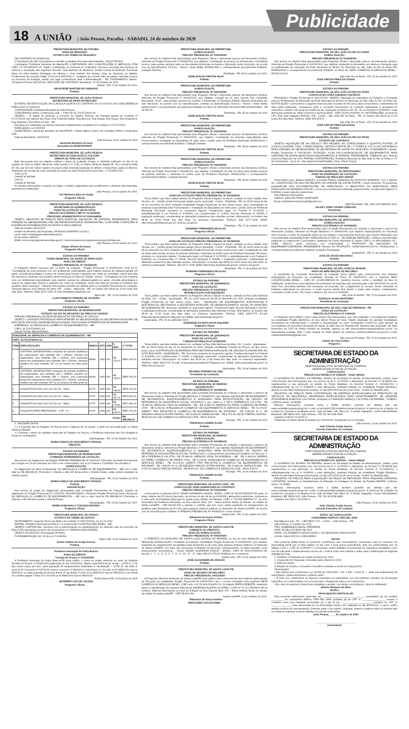Publicidade
18 A UNIÃO | João Pessoa, Paraíba - SÁBADO, 24 de outubro de 2020
PREFEITURA MUNICIPAL DE ITATUBA
AVISO DE RESCISÃO
EXTRATO DE TERMO DE RESCISÃO
DE CONTRATO Nº 00143/2019.
O Presidente da CPL torna pública a rescisão contratual: Processo Administrativo: 190911TP00011.
Contratante: Prefeitura Municipal de Itatuba-PB; CONTRATADO: EKS CONSTRUÇÕES E SERVIÇOS LTDA CNPJ: 02.750.635/0001-31. Objeto: Contratação de empresa de construção civil para, execução dos serviços de reforma e ampliação das seguintes Escolas: José Barboza de Medeiros, Josefa Correia de Andrade, Bemvindo Alves da Silva Antônio Rodrigues de Oliveira e José Antônio dos Santos, junto ao Município de Itatuba-Fundamento da rescisão: Artigo 79 da Lei 8.666/1993, II - amigável, por acordo entre as partes, reduzida a termo no processo da licitação, desde que haja conveniência para a Administração - PB. FUNDAMENTO LEGAL: Tomada de Preços 00011/2019. RESCISÃO DE CONTRATO: Assinatura: 20 de Outubro de 2020.
Itatuba - PB, 20 de Outubro de 2020.
ARON RENÉ MARTINS DE ANDRADE.
Prefeito
PREFEITURA MUNICIPAL DE JOÃO PESSOA
SECRETARIA DE INFRA-ESTRUTURA
EXTRATO DE RETIFICAÇÃO DA CLÁUSULA QUINTA DO CONTRATO Nº 07.027/2020 DA CONCORRÊNCIA PÚBLICA Nº 07.009/2019
CONTRATANTE: Prefeitura Municipal de João Pessoa.
CONTRATADA: ARKO Construções Ltda. – CNPJ Nº 10.715.077/0001-00
OBJETO: – É objeto do presente a correção do Quadro Resumo da Cláusula Quinta do Contrato nº 07.027/2020 dos valores das Ruas: Rua Travessa Arábia, Rua Escócia, Rua Angola, Rus Iraque, Rua Dinamarca, Rua Holanda e Rua África do Sul) – PB.
Permanecem inalterados as demais Cláusulas estabelecidas constantes do Contrato nº 07.027/2020.
BASE LEGAL: Lei 8.666/93
SIGNATÁRIOS: Sachenka Bandeira da Hora/PMJP e Maria Jailene Franco De Carvalho/ ARKO Construções Ltda.
Data da Assinatura: 19/10/2020
João Pessoa, 19 de outubro de 2020
Sachenka Bandeira da Hora
Secretária da SEINFRA/PMJP
PREFEITURA MUNICIPAL DE JOÃO PESSOA
SECRETARIA DA EDUCAÇÃO E CULTURA
ERRATA DE AVISO DE LICITAÇÃO
Este documento tem por objetivo retificar o Aviso de Licitação (Chave n° 841664) publicado no dia 23 de outubro de 2020 no Diário Oficial da União (seção 3, fl. 214), no Diário Oficial do Estado (fl. 19) e Jornal A União (fl. 18), que tem por objeto registro de preços para eventual aquisição de tablets e respectivas capas de silicone, destinados às escolas da rede municipal de ensino de João Pessoa (Processo Adm. n° 2020/032741).
Onde se lê:
CHAVE Nº 841644
Leia-se:
CHAVE Nº 841664
As demais informações, incluindo as datas e horários estipulados para acolhimento e abertura das propostas, permanecem inalteradas.
João Pessoa, 23 de outubro de 2020.
Yuri Medeiros Maia de Araújo
Pregoeiro Oficial
PREFEITURA MUNICIPAL DE JOÃO PESSOA
SECRETARIA DA ADMINISTRAÇÃO
AVISO DE LICITAÇÃO (NOVA DATA)
PREGÃO ELETRÔNICO SRP Nº 04.062/2020
PROCESSO ADMINISTRATIVO Nº 2020/066259.
OBJETO: REGISTRO DE PREÇOS PARA EVENTUAL AQUISIÇÃO DE MATERIAL PERMANENTE, PARA ATENDER AS NECESSIDADES DAS SECRETARIAS/ÓRGÃOS DEMANDANTES, CONFORME CONDIÇÕES E EXIGÊNCIAS ESTABELECIDAS NO EDITAL E SEUS ANEXOS.
Data da sessão: 09/11/2020
Horário da Abertura das Propostas: 09hs00min (HORÁRIO LOCAL).
Local: www.comprasgovernamentais.gov.br
Nº da UASG: 982051
Edital: www.comprasgovernamentais.gov.br / www.transparencia.joaopessoa.pb.gov.br/licitacoes
João Pessoa, 23 de outubro de 2020.
Dalpes Silveira de Souza
Pregoeiro Oficial
ESTADO DA PARAÍBA
FUNDO MUNICIPAL DE SAÚDE DE MARCAÇÃO
AVISO DE ERRATA
PREGÃO PRESENCIAL Nº 00032/2020
O Pregoeiro Oficial comunica que no Aviso de Licitação - Pregão Presencial nº 00032/2020, onde se lê: "Contratação de uma empresa com um profissional especializado para realizar exames de ultrassonografia em geral, consulta ginecológica e exame de colposcopia, ficando o aparelho por conta do contratado, sendo dois dias por semana a combinar, aos usuários deste município de Baía da Traição"; leia-se: "Contratação de uma empresa com um profissional especializado para realizar exames de ultrassonografia em geral, consulta ginecológica e exame de colposcopia, ficando o aparelho por conta do contratado, sendo dois dias por semana a combinar, aos usuários deste município.". Maiores informações poderão ser obtidas junto a Comissão Permanente de Licitação, Travessa Marcus José Barreto da Silva, S/N - Centro - Marcação - PB, no horário das 08:00 as 12:00 horas dos dias úteis. Telefone: (083) 3625–1000. E-mail: lfluanfabricio@gmail.com.
Marcação - PB, 23 de Outubro de 2020
LUAN FABRICIO PEREIRA DE OLIVEIRA
Pregoeiro Oficial
ESTADO DA PARAÍBA
PREFEITURA MUNICIPAL DE MAMANGUAPE
EXTRATO DA ATA DE REGISTRO DE PREÇO Nº 020/2020
PREGÃO PRESENCIAL SISTEMA DE REGISTRO DE PREÇO Nº 019/2020
OBJETO: CONJUNTO PROFESSOR PARA ATENDER AS NECESSIDADES DA SECRETARIA MUNICIPAL DE EDUCAÇÃO EM SUAS UNIDADES EDUCACIONAIS VINCULADAS À PREFEITURA DE MAMANGUAPE.
EMPRESAS: 3G SERVIÇOS E COMÉRCIO DE EQUIPAMENTOS – ME
CNPJ: 33.705.574/0001-14
VALOR TOTAL REGISTRADO:
| VENCEDOR: 3G SERVIÇOS E COMÉRCIO DE EQUIPAMENTOS – ME | | | | | | |
| --- | --- | --- | --- | --- | --- | --- |
| CNPJ: 33.705.574/0001-14 | | | | | | |
| ITEM | ESPECIFICAÇÃO | MARCA | QTD | UND | V. UNIT. | V. TOTAL |
| 1 | CARTEIRA UNIVERSITÁRIA composta de assento anatômico em polipropileno azul medindo 390 x 395mm, encosto em polipropileno azul medindo 395 x 200mm, com prancheta lateral em polipropileno azul medindo 280 x 500mm, estrutura metálica em tubo redondo 7/8" na cor branca em tinta epóxi pó. | NASA | UND | 400 | R$ 129,00 | R$51.600,00 |
| 2 | CARTEIRA UNIVERSITÁRIA composta de assento anatômico em polipropileno azul medindo 390 x 395mm, encosto em polipropileno azul medindo 395 x 200mm, com prancheta frontal em polipropileno azul medindo 510 x 300mm, estrutura metálica em tubo redondo 7/8" na cor branca em tinta epóxi pó | NASA | UND | 400 | R$ 135,00 | R$54.000,00 |
| 3 | CONJUNTO ALUNO CJA–06 CJA–06 – Mesa | KUTZ | UND | 400 | R$ 198,00 | R$79.200,00 |
| 4 | CONJUNTO ALUNO CJA–04 CJA–04 – Mesa | KUTZ | UND | 400 | R$ 187,00 | R$74.800,00 |
| 5 | CONJUNTO ALUNO CJA–03 CJA–03 – Mesa | KUTZ | UND | 400 | R$ 179,90 | R$71.960,00 |
| 6 | CONJUNTO PARA PROFESSOR – CJP – 01 | KUTZ | UND | 180 | R$ 319,00 | R$57.420,00 |
| TOTAL: | | | | | | R$ 388.980,00 |
1. VALIDADE DA ATA
1.1 A presente Ata de Registro de Preços terá a vigência de 12 meses, a partir da sua publicação no Diário Oficial do Estado.
1.2 Durante o prazo de validade desta Ata de Registro de Preços, a Prefeitura Municipal não fica obrigada a firmar as contratações.
Mamanguape - PB, 23 de Outubro de 2020.
MARIA EUNICE DO NASCIMENTO PESSOA
PREFEITA
ESTADO DA PARAÍBA
PREFEITURA MUNICIPAL DE MAMANGUAPE
COMISSÃO PERMANENTE DE LICITAÇÃO
Nos termos do Julgamento da licitação PREGÃO PRESENCIAL Nº 019/2020, feito pela Comissão Permanente de Licitação em 25 de Setembro de 2020 e em conformidade com a Lei Federal n.º 8.666/93, fica decidido a:
HOMOLOGAÇÃO
Do julgamento em favor da Empresa: 3G SERVIÇOS E COMÉRCIO DE EQUIPAMENTOS – ME com o valor total de R$ 388.980,00 (Trezentos e Oitenta e Oito Mil Novecentos e Oitenta Reais). pelas razões expostas no referido Laudo.
Mamanguape - PB, 23 de Outubro de 2020
MARIA EUNICE DO NASCIMENTO PESSOA
Prefeita
ADJUDICAÇÃO
Nos termos do Laudo de Julgamento apresentado pela Comissão Permanente de Licitação, quando do julgamento do Pregão Presencial N.º 019/2020, ADJUDICAMOS o Presente Pregão Presencial para a Empresa: 3G SERVIÇOS E COMÉRCIO DE EQUIPAMENTOS – ME com o valor total de R$ 388.980,00 (Trezentos e Oitenta e Oito Mil Novecentos e Oitenta Reais).
Mamanguape - PB, 23 de Outubro de 2020.
MARÍLIA MAGDALA TOSCANO MÁXIMO
Pregoeira Oficial
PREFEITURA MUNICIPAL DE PIANCÓ
EXTRATO DE TERMO DE ADITIVO
INSTRUMENTO: Segundo Termo de Aditivo ao Contrato nº 000170/2019, em 31.10.2019.
PARTES: Prefeitura Municipal de Piancó e a empresa B2 CONSTRUÇÕES EIRELI - ME.
OBJETO CONTRATUAL: Serviços com a pavimentação em paralelepípedo em diversas ruas do município de Piancó-PB, atendendo ao termo de compromisso nº 798096/2013/MCIDADES.
OBJETO DO ADITIVO: Prorrogação de Prazo.
FUNDAMENTAÇÃO: Art. 65 da Lei nº 8.666/93.
Piancó-PB, 23 de Outubro de 2020
Daniel Galdino de Araújo Pereira
Prefeito
Prefeitura municipal de Pedra Branca
AVISO DE ERRATA
Tomada de Preços nº 00002/2020
A Prefeitura Municipal de Pedra Branca-PB torna público o aviso de errata referente ao aviso de licitação Tomada de Preços nº 00002/2020 publicação do dia 22/01/2020, Objeto: para Reforma de escola – LOTE 01, e do tipo menor preço por item, para aquisição de equipamentos destinados a climatização – LOTE 02. Na linha 3: onde se lê "Convenio nº 437/2019, leia-se Convenio nº 540/2019 e nas linhas 4 e 16 onde se lê 4540/2019 leia-se 540/2019, na carta proposta de preços anexo III nas linhas 5 onde se lê 4540/2019 leia-se 540/2019 e na minuta do contrato pagina 1 linha 15 e 25 onde se lê 4540/2019 leia-se 540/2019".
Pedra Branca-PB, 19 de junho de 2020
SEVERINO LUIZ DE CALDAS
Pregoeiro Oficial
PREFEITURA MUNICIPAL DE PIRPIRITUBA
HOMOLOGAÇÃO
PREGÃO PRESENCIAL Nº 00030/2020
Nos termos do relatório final apresentado pelo Pregoeiro Oficial e observado parecer da Assessoria Jurídica, referente ao Pregão Presencial nº 00030/2020, que objetiva: Contratação de serviços de Assessoria e Consultoria técnica, para prestar serviços junto as Secretarias Municipais de Saúde e Educação deste município, de acordo com as especificações Técnica – Anexo I deste Edital; HOMOLOGO o correspondente procedimento licitatório: Licitação Deserta.
Pirpirituba - PB, 08 de Outubro de 2020.
DENILSON DE FREITAS SILVA
Prefeito
PREFEITURA MUNICIPAL DE PIRPIRITUBA
HOMOLOGAÇÃO
PREGÃO PRESENCIAL Nº 00031/2020
Nos termos do relatório final apresentado pelo Pregoeiro Oficial e observado parecer da Assessoria Jurídica, referente ao Pregão Presencial nº 00031/2020, que objetiva: Locação de 01 (um) Veículo Tipo Caminhão Basculante "truck", para prestar serviços de recolher e transportar os Resíduos Sólidos urbanos produzidos por este Município, de acordo com as especificações contidas na Especificação Técnica – Anexo I deste Edital; HOMOLOGO o correspondente procedimento licitatório em favor de: ANTONIO DA SILVA DIAS 49941003491 - R$ 16.500,00.
Pirpirituba - PB, 05 de Outubro de 2020
DENILSON DE FREITAS SILVA
Prefeito
PREFEITURA MUNICIPAL DE PIRPIRITUBA
HOMOLOGAÇÃO
PREGÃO PRESENCIAL Nº 00032/2020
Nos termos do relatório final apresentado pelo Pregoeiro Oficial e observado parecer da Assessoria Jurídica, referente ao Pregão Presencial nº 00032/2020, que objetiva: Contratação de empresa especializada para Fornecimento e Instalação de Esquadrias de vidro para o prédio sede da Prefeitura Municipal; HOMOLOGO o correspondente procedimento licitatório: Licitação Deserta.
Pirpirituba - PB, 08 de Outubro de 2020
DENILSON DE FREITAS SILVA
Prefeito
PREFEITURA MUNICIPAL DE PIRPIRITUBA
HOMOLOGAÇÃO
PREGÃO PRESENCIAL Nº 00033/2020
Nos termos do relatório final apresentado pelo Pregoeiro Oficial e observado parecer da Assessoria Jurídica, referente ao Pregão Presencial nº 00033/2020, que objetiva: Contratação de mão de obras para prestar serviços de pinturas (internas e externas) do prédio sede da Prefeitura Municipal; HOMOLOGO o correspondente procedimento licitatório: Licitação Deserta.
Pirpirituba - PB, 08 de Outubro de 2020
DENILSON DE FREITAS SILVA
Prefeito
PREFEITURA MUNICIPAL DE PIRPIRITUBA
AVISO DE LICITAÇÃO PREGÃO PRESENCIAL Nº 00034/2020
Torna público que fará realizar através do Pregoeiro Oficial e Equipe de Apoio, sediada na Rua Capitão José Vicente, s/n – (prédio aonde funcionava antiga creche municipal) - Centro - Pirpirituba - PB, às 09:00 horas do dia 06 de novembro de 2020, licitação modalidade Pregão Presencial, do tipo menor preço, para: Contratação de empresa especializada para Fornecimento e Instalação de Esquadrias de vidro para o prédio sede da Prefeitura Municipal. Recursos: previstos no orçamento vigente. Fundamento legal: Lei Federal nº 10.520/02 e subsidiariamente a Lei Federal nº 8.666/93; Lei Complementar nº 123/06; Decreto Municipal nº 006/09; e legislação pertinente, consideradas as alterações posteriores das referidas normas. Informações: no horário das 08:00 as 13:00 horas dos dias úteis, no endereço supracitado. Telefone: (83) 3277–1108. Edital: http://www.pirpirituba.pb.gov.br/; www.tce.pb.gov.br.
Pirpirituba - PB, 22 de outubro de 2020
ROMÁRIO FERNANDES NICOLAU
Pregoeiro Oficial
PREFEITURA MUNICIPAL DE PIRPIRITUBA
AVISO DE LICITAÇÃO PREGÃO PRESENCIAL Nº 00035/2020
Torna público que fará realizar através do Pregoeiro Oficial e Equipe de Apoio, sediada na Rua Capitão José Vicente, s/n – (prédio aonde funcionava antiga creche municipal) - Centro - Pirpirituba - PB, às 14:00 horas do dia 06 de novembro de 2020, licitação modalidade Pregão Presencial, do tipo menor preço, para: Contratação de mão de obras para prestar serviços de pinturas (internas e externas) do prédio sede da Prefeitura Municipal. Recursos: previstos no orçamento vigente. Fundamento legal: Lei Federal nº 10.520/02 e subsidiariamente a Lei Federal nº 8.666/93; Lei Complementar nº 123/06; Decreto Municipal nº 006/09; e legislação pertinente, consideradas as alterações posteriores das referidas normas. Informações: no horário das 08:00 as 13:00 horas dos dias úteis, no endereço supracitado. Telefone: (83) 3277–1108. Edital: http://www.pirpirituba.pb.gov.br/; www.tce.pb.gov.br.
Pirpirituba - PB, 22 de outubro de 2020
ROMÁRIO FERNANDES NICOLAU
Pregoeiro Oficial
ESTADO DA PARAIBA
PREFEITURA MUNICIPAL DE QUEIMADAS
AVISO DE LICITAÇÃO
PREGÃO PRESENCIAL Nº 00030/2020
REPUBLICAÇÃO POR DESERÇÃO
Torna público que fará realizar através da Pregoeira Oficial e Equipe de Apoio, sediada na Rua João Barbosa da Silva, 120 - Centro - Queimadas - PB, às 10:00 horas do dia 04 de Novembro de 2020, licitação modalidade Pregão Presencial, do tipo menor preço, para: : AQUISIÇÃO DE EQUIPAMENTOS AUDIOVISUAIS E ELETRÔNICOS DESTINADOS A SECRETARIA MUNICIPAL DE DESENVOLVIMENTO SOCIAL DO MUNICÍPIO DE QUEIMADAS PB. Recursos: previstos no orçamento vigente. Fundamento legal: Decreto Municipal nº 001/10; e legislação pertinente, consideradas as alterações posteriores das referidas normas. Informações: no horário das 08:00 as 12:00 horas dos dias úteis, no endereço supracitado. Telefone: (083) 33922276. E-mail: licitacaopmqueimadas2017@gmail.com. Edital: www.queimadas.pb.gov.br.
Queimadas - PB, 23 de outubrode 2020
JOSENEIDE DA MATA SILVA SIQUEIRA
Pregoeira Oficial
ESTADO DA PARAIBA
PREFEITURA MUNICIPAL DE QUEIMADAS
AVISO DE LICITAÇÃO
TOMADA DE PREÇOS Nº 00032/2020
Torna público que fará realizar através da , sediada na Rua João Barbosa da Silva, 120 - Centro - Queimadas - PB, às 09:00 horas do dia 10 de Novembro de 2020, licitação modalidade Tomada de Preços, do tipo menor preço, para: CONTRATAÇÃO DE EMPRESA PARA REFORMA E AMPLIAÇÃO DE UMA ESCOLA MUNICIPAL NO SITIO BOA VISTA – QUEIMADAS – PB. Recursos: previstos no orçamento vigente. Fundamento legal: Lei Federal nº 8.666/93; Lei Complementar nº 123/06; e legislação pertinente, consideradas as alterações posteriores das referidas normas. Informações: no horário das 08:00 as 12:00 horas dos dias úteis, no endereço supracitado. Telefone: (083) 33922276. E-mail: licitacaopmqueimadas2017@gmail.com. Edital: www.queimadas.pb.gov.br ou /https://tce.pb.gov.br/.
Queimadas - PB, 23 de Outubro de 2020
RICARDO PEREIRA DE LIMA
Presidente da Comissão
ESTADO DA PARAIBA
PREFEITURA MUNICIPAL DE REMÍGIO
ADJUDICAÇÃO
PREGÃO ELETRÔNICO Nº 00008/2020
Nos termos do relatório final apresentado pela Comissão Permanente de Licitação e observado o parecer da Assessoria Jurídica, referente ao Pregão Eletrônico nº 00008/2020, que objetiva: AQUISIÇÃO DE EQUIPAMENTO DE INFORMÁTICA, ELETRODOMÉSTICO E MOBILIÁRIO PARA ESTRUTURAÇÃO DE CENTRO DE REFERENCIA DA ASSISTÊNCIA SOCIAL; ADJUDICO o seu objeto a: C DE A FERREIRA E CIA LTDA - R$ 25.968,00; GERALDO VIDAL DA NOBREGA – ME - R$ 21.890,00; IMPERIO DO PAPEL COMERCIO DE PAPEIS LTDA - R$ 6.299,94; INTELIGENCIA COMERCIO DE EQUIPAMENTOS E SERVICOS EIRELI - R$ 19.225,00; LIBERTY PRO INDUSTRIA E COMERCIO DE EQUIPAMENTOS DE INFORMAT - R$ 1.546,50; M. K. DE AZEVEDO ARAUJO DUTRA DANTAS - R$ 23.360,00; MARILICE KEIL - R$ 4.752,00; NILDO FREITAS DANTAS - R$ 85.810,00; ZIB COMERCIO E SERVICOS LTDA - R$ 81.528,00.
Remígio - PB, 22 de Outubro de 2020
FRANCISCO ANDRÉ ALVES
Prefeito
ESTADO DA PARAIBA
PREFEITURA MUNICIPAL DE REMÍGIO
HOMOLOGAÇÃO
PREGÃO ELETRÔNICO Nº 00008/2020
Nos termos do relatório final apresentado pela Comissão Permanente de Licitação e observado o parecer da Assessoria Jurídica, referente ao Pregão Eletrônico nº 00008/2020, que objetiva: AQUISIÇÃO DE EQUIPAMENTO DE INFORMÁTICA, ELETRODOMÉSTICO E MOBILIÁRIO PARA ESTRUTURAÇÃO DE CENTRO DE REFERENCIA DA ASSISTÊNCIA SOCIAL; HOMOLOGO o correspondente procedimento licitatório em favor de: C DE A FERREIRA E CIA LTDA - R$ 25.968,00; GERALDO VIDAL DA NOBREGA – ME - R$ 21.890,00; IMPERIO DO PAPEL COMERCIO DE PAPEIS LTDA - R$ 6.299,94; INTELIGENCIA COMERCIO DE EQUIPAMENTOS E SERVICOS EIRELI - R$ 19.225,00; LIBERTY PRO INDUSTRIA E COMERCIO DE EQUIPAMENTOS DE INFORMAT - R$ 1.546,50; M. K. DE AZEVEDO ARAUJO DUTRA DANTAS - R$ 23.360,00; MARILICE KEIL - R$ 4.752,00; NILDO FREITAS DANTAS - R$ 85.810,00; ZIB COMERCIO E SERVICOS LTDA - R$ 81.528,00.
Remígio - PB, 23 de Outubro de 2020
FRANCISCO ANDRÉ ALVES
Prefeito
PREFEITURA MUNICIPAL DE SANTA LUZIA - PB
CONVOCAÇÃO PARA ASSINATURA DO CONTRATO
PREGÃO PRESENCIAL Nº 00030/2020
Convocamos a empresa JULIO CESAR GASPARINI JUNIOR - EIRELI, CNPJ Nº 08.973.569/0001-45, para, no prazo máximo de 05 (cinco) dias úteis, nos termos do art. 64 da Lei 8.666/93 e alterações posteriores, comparecer a esta sede da Prefeitura Municipal de Santa Luzia, Estado da Paraíba, CNPJ n º 09.090.689/0001-67, na sede temporária da Prefeitura Municipal, na Rua Caboclo Abel, s/nº - Bairro Antônio Bento de Morais, na cidade de Santa Luzia/PB - CEP 58.600-000 e assinar o contrato que tem como objeto aquisição de equipamentos de ginástica para Academia ao Ar Livre para espaços urbanos públicos no Município de Santa Luzia/PB, de acordo com as especificações contidas no PREGÃO PRESENCIAL Nº 00030/2020 e seus anexos.
Santa Luzia - PB, 22 de outubro de 2020.
Nilsamara de Souza Avelino
Pregoeira Oficial
PREFEITURA MUNICIPAL DE SANTA LUZIA-PB
GABINETE DO PREFEITO
AVISO DE HOMOLOGAÇÃO
PREGÃO PRESENCIAL Nº 00030/2020
O PREFEITO DO MUNICÍPIO DE SANTA LUZIA, ESTADO DA PARAÍBA, no uso de suas atribuições legais, RESOLVE: HOMOLOGAR o resultado da licitação, modalidade Pregão Presencial nº 00030/2020, que objetiva: Aquisição de equipamentos de ginástica para Academia ao Ar Livre para espaços urbanos públicos no Município de Santa Luzia/PB; com base nos elementos constantes do processo correspondente, os quais apontam como proponente(s) vencedor(es): - JULIO CESAR GASPARINI JUNIOR - EIRELI, CNPJ Nº 08.973.569/0001-45. Item(s): 1 - 2 - 3 - 4 - 5 - 6 - 7 - 8 - 9 - 10 - 11 - 12. Valor: R$ 147.075,00. Publique-se e cumpra-se.
Santa Luzia - PB, 22 de outubro de 2020.
JOSÉ ALEXANDRE DE ARAÚJO
Prefeito
PREFEITURA MUNICIPAL DE SANTA LUZIA-PB
AVISO DE DECISÃO DE RECURSO
PREGÃO PRESENCIAL 00031/2020
A Pregoeira Oficial do Município de Santa Luzia/PB torna público para conhecimento dos licitantes participantes do Processo na modalidade Pregão Presencial Nº 00031/2020, que o recurso impetrado pela empresa META COMÉRCIO E SERVIÇOS EIRELI, CNPJ sob o Nº 29.903.019/0001-20, foi julgado IMPROCEDENTE, mantendo assim a classificação da empresa DELVALLE MATERIAIS ELETRICOS EIRELI, CNPJ Nº 37.227.550/0001-58 no certame. Maiores Informações no setor de licitação na Rua Caboclo Abel, s/nº – Bairro Antônio Bento de Morais, na cidade de Santa Luzia/PB - CEP 58.600-000.
Santa Luzia/PB, 23 de Outubro de 2020.
Nilsamara de Souza Avelino
PREGOEIRA OFICIAL/PMSL
ESTADO DA PARAÍBA
PREFEITURA MUNICIPAL DE SÃO JOÃO DO RIO DO PEIXE
HOMOLOGAÇÃO
PREGÃO PRESENCIAL Nº 00022/2020
Nos termos do relatório final apresentado pela Pregoeira Oficial e observado parecer da Assessoria Jurídica, referente ao Pregão Presencial nº 00022/2020, que objetiva: Aquisição de laboratório de robótica e formação para os profissionais de educação da Rede Municipal de Ensino do Município de São João do Rio do Peixe–PB; HOMOLOGO o correspondente procedimento licitatório em favor de: META COMERCIO E SERVICOS EIRELI - R$ 530.920,00.
São João Rio do Peixe - PB, 23 de Outubro de 2020
JOSÉ AIRTON PIRES DE SOUSA
Prefeito
ESTADO DA PARAÍBA
PREFEITURA MUNICIPAL DE SÃO JOÃO DO RIO DO PEIXE
CONVOCAÇÃO PARA ASSINAR CONTRATO
PROCESSO: Pregão Presencial nº 00022/2020. OBJETO: Aquisição de Laboratório de Robótica e Formação para os Profissionais de Educação da Rede Municipal de Ensino do Município de São João do Rio do Peixe–pb. NOTIFICAÇÃO: Convocamos a seguinte empresa para no prazo de 05 (cinco) dias consecutivos, considerados da data desta publicação, comparecer junto a Comissão Permanente de Licitação objetivando a assinatura do respectivo contrato, sob pena de incidência da cominação prevista no Art. 81, da Lei Federal nº 8.666/93 e suas alterações posteriores: Meta Comercio e Serviços Eireli - CNPJ 29.903.019/0001-20. INFORMAÇÕES: na sede da CPL, Rua José Nogueira Pinheiro, S/N - Centro - São João Rio do Peixe - PB, no horário das 08:00 as 12:00 horas dos dias úteis. Telefone: (083) 996787922.
São João Rio do Peixe - PB, 23 de Outubro de 2020
JOSÉ AIRTON PIRES DE SOUSA
Prefeito
ESTADO DA PARAÍBA
PREFEITURA MUNICIPAL DE SÃO JOÃO DO RIO DO PEIXE
EXTRATO DE CONTRATO
OBJETO: AQUISIÇÃO DE UM VEÍCULO TIPO PASSEIO, AR CONDICIONADO 4 (QUATRO) PORTAS, 05 (CINCO) LUGARES, FLEX, CAMBIO MANUAL, MOTOR A PARTIR DE 1.0 TURBO E 116 CV NA COR BRANCA PARA ATENDER AS NECESSIDADES DA SECRETARIA DE SAÚDE DO MUNICÍPIO. FUNDAMENTO LEGAL: Pregão Presencial nº 00023/2020. DOTAÇÃO: 10.301.1002.10005AQUISIÇÃO DE EQUIPAMENTOS PARA UNIDADES DE SAÚDE 449052000000 EQUIPAMENTOS E MATERIAL PERMANENTE. VIGÊNCIA: até o final do exercício financeiro de 2020. PARTES CONTRATANTES: Prefeitura Municipal de São João do Rio do Peixe e: CT Nº 00169/2020 - 14.10.20 - RIO VALE AUTOMOTORES LTDA - R$ 62.793,00.
ESTADO DA PARAÍBA
PREFEITURA MUNICIPAL DE SERTÃOZINHO
AVISO DE SUSPENSÃO DE LICITAÇÃO
TOMADA DE PREÇOSNº 03/2020
Torna público que, através do(a)CPL, a Sessão Pública realizadano dia 23/10/2020 as08H00m. com o objetivo de: CONSTRUÇÃO DE SALA DE REUNIÃO NA UNIDADE DE SAÚDE PORTE I, neste município, foi suspensa, paraANALISE DAS DOCUMENTAÇÕES DE HABILITAÇÃO, O RESULTADO DA HABILITAÇÃO SERÁ PUBLICADO NA IMPRENSA OFICIAL e Uma nova reuniãoserá publicada posteriormente. Fundamento legal:LF nº 8.666/93 e suas redações posteriores.
Para Maiores informações:.
Telefone: (083) 991765042 WHATSAPP.
Email: prefeiturasertaozinhopb@gmail.com
SERTÃOZINHO- PB, 23de OUTUBROde 2020.
VALDEY JÚNIO XAVIER CARDOSO
Presidente
ESTADO DA PARAÍBA
PREFEITURA MUNICIPAL DE SERTÃOZINHO
HOMOLOGAÇÃO
PREGÃO ELETRÔNICO Nº 00009/2020
Nos termos do relatório final apresentado pela Comissão Permanente de Licitação e observado o parecer da Assessoria Jurídica, referente ao Pregão Eletrônico nº 00009/2020, que objetiva: Aquisição(ões) de Veículo(s) Novo [veículo a motor de propulsão antes de seu registro e licenciamento fornecido pelo próprio Fabricante e/ou Concessionária autorizada] do tipo: AMBULÂNCIA do TIPO A – DE SIMPLES REMOÇÃO, conforme discriminação pertinente no Instrumento Convocatório, destinado ao Fundo Municipal de Saúde CNPJ n 11.958.034/0001–00 – CNES: 6461212 deste município, em conformidade a PROPOSTA DE AQUISIÇÃO DE EQUIPAMENTO/MATERIAL PERMANENTE Número DA PROPOSTA: 11958.034000/1200–01; HOMOLOGO o correspondente procedimento licitatório: Licitação Fracassada.
Sertãozinho - PB, 22 de Outubro de 2020
JOSE DE SOUSA MACHADO
Prefeito
ESTADO DA PARAÍBA
PREFEITURA MUNICIPAL DE SÃO JOSÉ DO BONFIM
AVISO DE IMPETRAÇÃO DE RECURSO
O presidente da Comissão Permanente de Licitação, torna público para conhecimento dos licitantes participantes do Processo na modalidade Tomada de Preço Nº 00005/2020, que a empresa JMSV CONSTRUÇÕES EIRELI – CNPJ Nº. 30.999.688/0001-26, impetrou recurso contra o resultado da fase de habilitação, desta forma como abertura dos envelopes de proposta está marcada para o dia 23/10/2020 às 14:30, assim fica cancelada abertura dos envelopes de proposta, até o julgamento do recurso. Ficam intimados os licitantes participante do processo, e neste mesmo interim fica aberto o prazo para interpor contrarrazões, consoante consta no Art. 109, inciso I, alínea a, §3, da Lei nº 8.666/93.
São José do Bonfim - PB, 22 de Outubro de 2020.
JOSEILDO ALVES MONTEIRO
Presidente da Comissão
PREFEITURA MUNICIPAL DE SÃO JOSÉ DE PIRANHAS - PB
AVISO DE LICITAÇÃO
PREGÃO ELETRÔNICO Nº 019/2020
O Pregoeiro torna público, para conhecimento dos interessados, que será realizado o procedimento licitatório na modalidade Pregão Eletrônico, do tipo Menor Preço por item. Objeto: Aquisição de aventais hospitalares necessários ao enfrentamento e controle à disseminação do novo Coronavírus COVID-19, para atender as necessidades da Secretaria Municipal de Saúde de São José de Piranhas-PB. Abertura das propostas: dia 03de Novembro de 2020 às 09h00 (horário de Brasília), através do site www.portaldecompraspublicas.com.br. Os interessados poderão obter o texto integral do edital através do endereço eletrônicowww.tce.pb.gov.bre e-mail: cplsaojosepiranhas@gmail.com.
São José de Piranhas - PB, 23 de Outubro de 2020.
Helder de Lima Freitas
Pregoeiro
SECRETARIA DE ESTADO DA ADMINISTRAÇÃO
DIRETORIA EXECUTIVA DA CENTRAL DE COMPRAS
GERÊNCIA EXECUTIVA DE LICITAÇÃO
CONVOCAÇÃO
PREGÃO ELETRÔNICO Nº 153/2020 - UASG 925302
O GOVERNO DO ESTADO DA PARAÍBA, através da Secretaria de Estado da Administração, publica, para conhecimento dos interessados que, nos termos da lei n° 10.520/02 e alterações, do Decreto nº 24.649/03 que regulamentou a sua aplicação no âmbito do Poder Estadual, do Decreto Federal nº 10.024/2019, e subsidiariamente da Lei nº 8.666/93 e suas alterações, realizará licitação na modalidade Pregão Eletrônico, através do site https://www.gov.br/compras, no dia 09/11/2020 às 9h (nove horas - horário de Brasília) para:
REGISTRO DE PREÇOS PARA CONTRATAÇÃO DE EMPRESA ESPECIALIZADA NA PRESTAÇÃO DE SERVIÇOS DE SEGURANÇA DESARMADA ESPECIALIZADA PARA MONITORAMENTO DE GRANDES ATIVIDADES E EVENTOS CULTURAIS, destinado à FUNDAÇÃO ESPAÇO CULTURAL DA PARAÍBA - FUNESC, conforme anexo I do Edital.
Maiores informações, inclusive sobre o Edital, também poderão ser obtidas pelo site www.centraldecompras.pb.gov.br e pelo e-mail gelic07@centraldecompras.pb.gov.br. A Gerência de Licitação da Central de Compras é localizada na Av. João da Mata, S/N, Bloco III, 1º andar, Jaguaribe, Centro Administrativo Estadual, CEP 58015-020, João Pessoa – PB. Tel. 83 3208-9839.
Cadastro CGE Nº 20-01051-4.
*Publicado no Diário Oficial do Estado em 23/10/2020, republicado por incorreção.
João Pessoa, 23 de outubro de 2020.
João Cláudio Araújo Soares
Gerente Executivo de Licitação
SECRETARIA DE ESTADO DA ADMINISTRAÇÃO
DIRETORIA EXECUTIVA DA CENTRAL DE COMPRAS
GERÊNCIA EXECUTIVA DE LICITAÇÃO
CONVOCAÇÃO
PREGÃO ELETRÔNICO Nº 162/2020 – UASG 925302
O GOVERNO DO ESTADO DA PARAÍBA, através da Secretaria de Estado da Administração, publica, para conhecimento dos interessados que, nos termos da lei n° 10.520/02 e alterações, do Decreto nº 24.649/03 que regulamentou a sua aplicação no âmbito do Poder Estadual, do Decreto Federal nº 10.024/2019, e subsidiariamente da Lei nº 8.666/93 e suas alterações, realizará licitação na modalidade Pregão Eletrônico, através do site https://www.gov.br/compras, no dia 10/11/2020 às 9h (nove horas - horário de Brasília) para:
REGISTRO DE PREÇOS PARA A AQUISIÇÃO DE PEÇAS DE REPOSIÇÃO PARA MÁQUINAS (MATERIAL CORTANTE), destinado ao Departamento de Estradas de Rodagem do Estado da Paraíba-DER/PB, conforme anexo I do Edital.
Maiores informações, inclusive sobre o Edital, também poderão ser obtidas pelo site www.centraldecompras.pb.gov.br e pelo e-mail gelic04@centraldecompras.pb.gov.br. A Gerência de Licitação da Central de Compras é localizada na Av. João da Mata, S/N, Bloco III, 1º Andar, Jaguaribe, Centro Administrativo Estadual, CEP 58015-020, João Pessoa – PB. Tel. 83 3208-9839.
Cadastro da CGE nº 20-01352-4
João Pessoa, 23 de outubro de 2020.
João Cláudio Araújo Soares
Gerente Executivo de Licitação
EDITAL DE CONVOCAÇÃO
CONDOMÍNIO EDIFÍCIO VIÑA DEL MAR
Rua Miguel Couto, 251 – CEP 58010-770 – Centro – João Pessoa – PB
João Pessoa, 22 outubro de 2020
TIPO: ASSEMBLEIA GERAL ORDINÁRIA
DATA: 30 DE OUTUBRO DE 2020
HORA: 12h PRIMEIRA CONVOCAÇÃO e 13h SEGUNDA CONVOCAÇÃO
LOCAL: SALA 605 DO CONDOMÍNIO
EDITAL
Pelo presente Edital ficam os senhores condôminos e/ou procuradores convocados para se reunirem em Assembleia Geral que se fará realizar no dia, hora e local acima especificado, tudo em conformidade com os artigos 1.352 e 1.353 do CCB/2002 e Convenção, sendo adotado os protocolos de segurança obrigatório como uso de máscaras e distanciamento mínimo de 2 metros entre uma cadeira e outra, para a deliberação da seguinte ORDEM DO DIA:
1. Relatório e Prestação de Contas do Exercício 2019
2. Orçamento de Despesas e Receitas para o Exercício 2020
3. Informes gerais.
4. Eleição de Síndico e Conselho Consultivo (mandato a iniciar em março/2021)
Observações:
• São direitos dos condôminos: Lei 10.406 de 10/01/2002 – Art. 1.335 – inciso III "... votar nas deliberações da assembleia e delas participarem, estando quite";
• É lícito aos condôminos se fazerem presentes na assembleia, por procuradores munidos de procuração específica, em conformidade com a Convenção e Regimento Interno do Condomínio;
• Em caso de ausência, todos ficam obrigados a aceitar, com tácita concordância, o que for deliberado.
Moisés Marques da Silva
Síndico
PROCURAÇÃO PARTICULAR
Pelo presente instrumento particular, eu, ______________________________, proprietário (a) da unidade _________ do Condomínio Edifício VIÑA DEL MAR, portador (a) de CPF nº. ________________, nomeio e constituo como meu bastante procurador (a) o (a) Sr (a). ______________________, portador do CPF nº ______________, para representar-me na Assembleia Geral a ser realizada no dia 30/10/2020, a quem confiro amplos poderes de representação, podendo votar e ser votado, impugnar, sugerir e praticar todos os demais atos em todas as matérias a serem tratadas na referida assembleia.
João Pessoa, ____ de outubro de 2020
______________________________
(Assinatura)